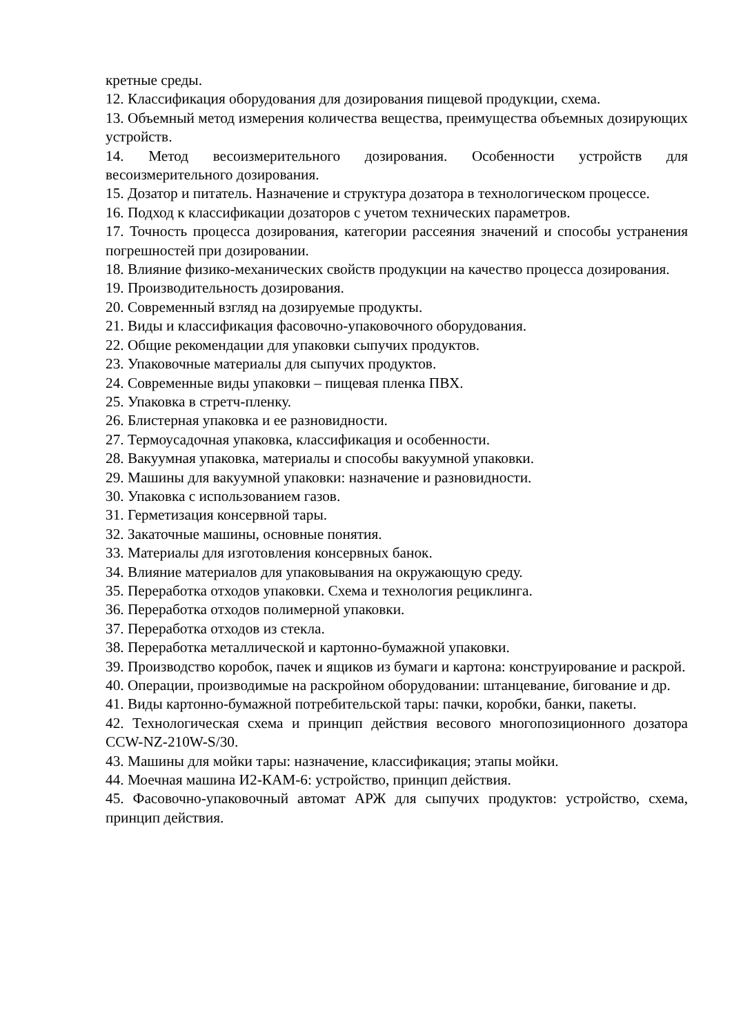кретные среды.
12. Классификация оборудования для дозирования пищевой продукции, схема.
13. Объемный метод измерения количества вещества, преимущества объемных дозирующих устройств.
14. Метод весоизмерительного дозирования. Особенности устройств для весоизмерительного дозирования.
15. Дозатор и питатель. Назначение и структура дозатора в технологическом процессе.
16. Подход к классификации дозаторов с учетом технических параметров.
17. Точность процесса дозирования, категории рассеяния значений и способы устранения погрешностей при дозировании.
18. Влияние физико-механических свойств продукции на качество процесса дозирования.
19. Производительность дозирования.
20. Современный взгляд на дозируемые продукты.
21. Виды и классификация фасовочно-упаковочного оборудования.
22. Общие рекомендации для упаковки сыпучих продуктов.
23. Упаковочные материалы для сыпучих продуктов.
24. Современные виды упаковки – пищевая пленка ПВХ.
25. Упаковка в стретч-пленку.
26. Блистерная упаковка и ее разновидности.
27. Термоусадочная упаковка, классификация и особенности.
28. Вакуумная упаковка, материалы и способы вакуумной упаковки.
29. Машины для вакуумной упаковки: назначение и разновидности.
30. Упаковка с использованием газов.
31. Герметизация консервной тары.
32. Закаточные машины, основные понятия.
33. Материалы для изготовления консервных банок.
34. Влияние материалов для упаковывания на окружающую среду.
35. Переработка отходов упаковки. Схема и технология рециклинга.
36. Переработка отходов полимерной упаковки.
37. Переработка отходов из стекла.
38. Переработка металлической и картонно-бумажной упаковки.
39. Производство коробок, пачек и ящиков из бумаги и картона: конструирование и раскрой.
40. Операции, производимые на раскройном оборудовании: штанцевание, бигование и др.
41. Виды картонно-бумажной потребительской тары: пачки, коробки, банки, пакеты.
42. Технологическая схема и принцип действия весового многопозиционного дозатора CCW-NZ-210W-S/30.
43. Машины для мойки тары: назначение, классификация; этапы мойки.
44. Моечная машина И2-КАМ-6: устройство, принцип действия.
45. Фасовочно-упаковочный автомат АРЖ для сыпучих продуктов: устройство, схема, принцип действия.